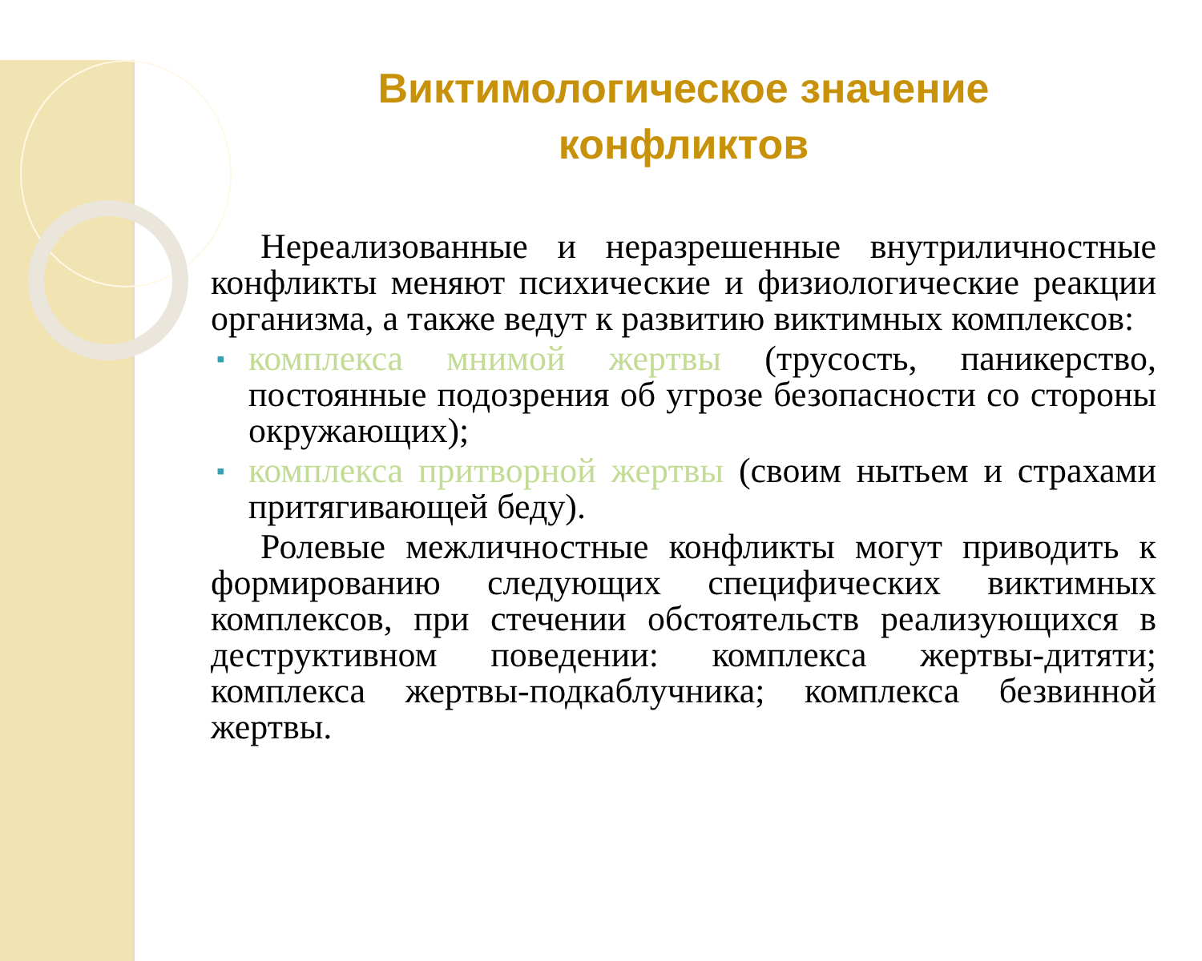Виктимологическое значение
конфликтов
Нереализованные и неразрешенные внутриличностные конфликты меняют психические и физиологические реакции организма, а также ведут к развитию виктимных комплексов:
▪ комплекса мнимой жертвы (трусость, паникерство, постоянные подозрения об угрозе безопасности со стороны окружающих);
▪ комплекса притворной жертвы (своим нытьем и страхами притягивающей беду).
Ролевые межличностные конфликты могут приводить к формированию следующих специфических виктимных комплексов, при стечении обстоятельств реализующихся в деструктивном поведении: комплекса жертвы-дитяти; комплекса жертвы-подкаблучника; комплекса безвинной жертвы.